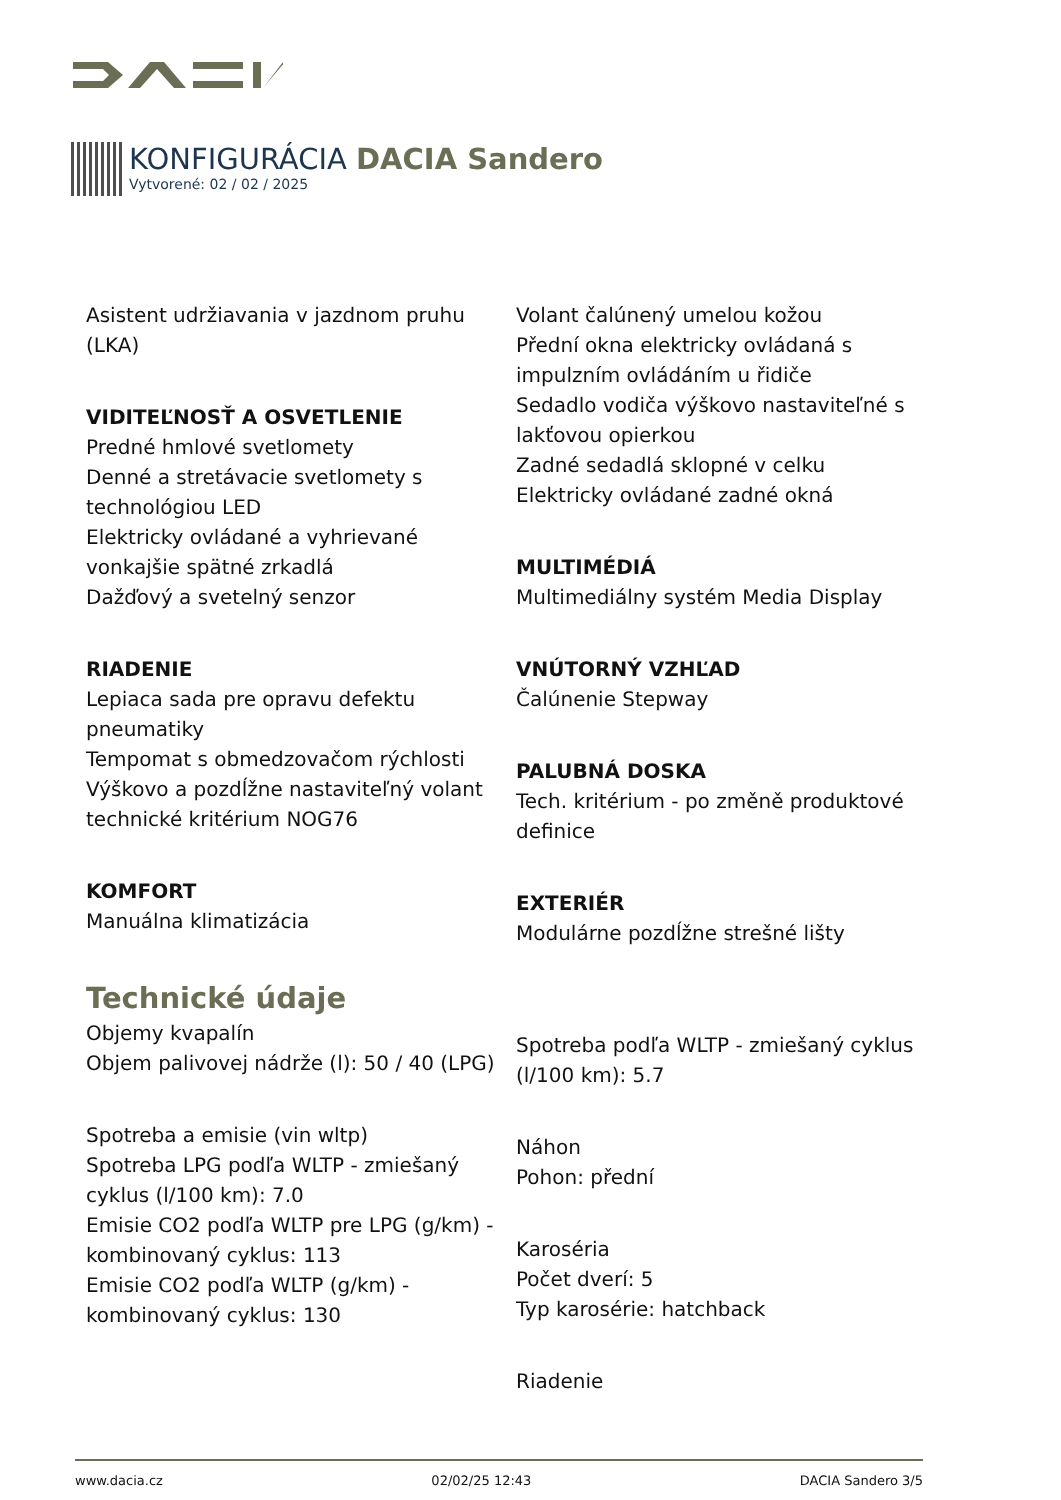KONFIGURÁCIA DACIA Sandero
Vytvorené: 02 / 02 / 2025
Asistent udržiavania v jazdnom pruhu (LKA)
VIDITEĽNOSŤ A OSVETLENIE
Predné hmlové svetlomety
Denné a stretávacie svetlomety s technológiou LED
Elektricky ovládané a vyhrievané vonkajšie spätné zrkadlá
Dažďový a svetelný senzor
RIADENIE
Lepiaca sada pre opravu defektu pneumatiky
Tempomat s obmedzovačom rýchlosti
Výškovo a pozdĺžne nastaviteľný volant
technické kritérium NOG76
KOMFORT
Manuálna klimatizácia
Technické údaje
Objemy kvapalín
Objem palivovej nádrže (l): 50 / 40 (LPG)
Spotreba a emisie (vin wltp)
Spotreba LPG podľa WLTP - zmiešaný cyklus (l/100 km): 7.0
Emisie CO2 podľa WLTP pre LPG (g/km) - kombinovaný cyklus: 113
Emisie CO2 podľa WLTP (g/km) - kombinovaný cyklus: 130
Volant čalúnený umelou kožou
Přední okna elektricky ovládaná s impulzním ovládáním u řidiče
Sedadlo vodiča výškovo nastaviteľné s lakťovou opierkou
Zadné sedadlá sklopné v celku
Elektricky ovládané zadné okná
MULTIMÉDIÁ
Multimediálny systém Media Display
VNÚTORNÝ VZHĽAD
Čalúnenie Stepway
PALUBNÁ DOSKA
Tech. kritérium - po změně produktové definice
EXTERIÉR
Modulárne pozdĺžne strešné lišty
Spotreba podľa WLTP - zmiešaný cyklus (l/100 km): 5.7
Náhon
Pohon: přední
Karoséria
Počet dverí: 5
Typ karosérie: hatchback
Riadenie
www.dacia.cz 02/02/25 12:43 DACIA Sandero 3/5